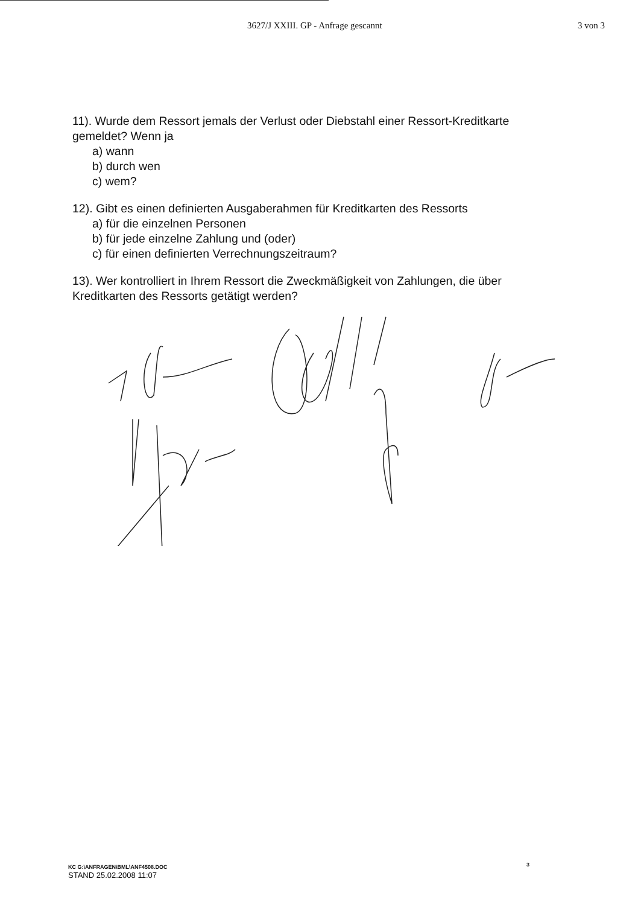3627/J XXIII. GP - Anfrage gescannt 3 von 3
11). Wurde dem Ressort jemals der Verlust oder Diebstahl einer Ressort-Kreditkarte gemeldet? Wenn ja
a) wann
b) durch wen
c) wem?
12). Gibt es einen definierten Ausgaberahmen für Kreditkarten des Ressorts
a) für die einzelnen Personen
b) für jede einzelne Zahlung und (oder)
c) für einen definierten Verrechnungszeitraum?
13). Wer kontrolliert in Ihrem Ressort die Zweckmäßigkeit von Zahlungen, die über Kreditkarten des Ressorts getätigt werden?
KC G:\ANFRAGEN\BML\ANF4508.DOC
STAND 25.02.2008 11:07
3